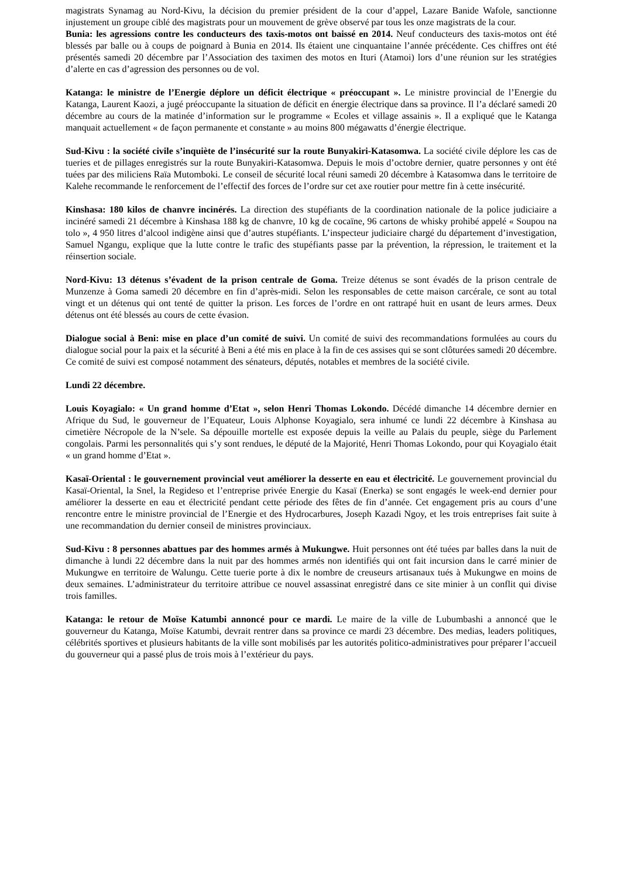magistrats Synamag au Nord-Kivu, la décision du premier président de la cour d’appel, Lazare Banide Wafole, sanctionne injustement un groupe ciblé des magistrats pour un mouvement de grève observé par tous les onze magistrats de la cour.
Bunia: les agressions contre les conducteurs des taxis-motos ont baissé en 2014. Neuf conducteurs des taxis-motos ont été blessés par balle ou à coups de poignard à Bunia en 2014. Ils étaient une cinquantaine l’année précédente. Ces chiffres ont été présentés samedi 20 décembre par l’Association des taximen des motos en Ituri (Atamoi) lors d’une réunion sur les stratégies d’alerte en cas d’agression des personnes ou de vol.
Katanga: le ministre de l’Energie déplore un déficit électrique « préoccupant ». Le ministre provincial de l’Energie du Katanga, Laurent Kaozi, a jugé préoccupante la situation de déficit en énergie électrique dans sa province. Il l’a déclaré samedi 20 décembre au cours de la matinée d’information sur le programme « Ecoles et village assainis ». Il a expliqué que le Katanga manquait actuellement « de façon permanente et constante » au moins 800 mégawatts d’énergie électrique.
Sud-Kivu : la société civile s’inquiète de l’insécurité sur la route Bunyakiri-Katasomwa. La société civile déplore les cas de tueries et de pillages enregistrés sur la route Bunyakiri-Katasomwa. Depuis le mois d’octobre dernier, quatre personnes y ont été tuées par des miliciens Raïa Mutomboki. Le conseil de sécurité local réuni samedi 20 décembre à Katasomwa dans le territoire de Kalehe recommande le renforcement de l’effectif des forces de l’ordre sur cet axe routier pour mettre fin à cette insécurité.
Kinshasa: 180 kilos de chanvre incinérés. La direction des stupéfiants de la coordination nationale de la police judiciaire a incinéré samedi 21 décembre à Kinshasa 188 kg de chanvre, 10 kg de cocaïne, 96 cartons de whisky prohibé appelé « Soupou na tolo », 4 950 litres d’alcool indigène ainsi que d’autres stupéfiants. L’inspecteur judiciaire chargé du département d’investigation, Samuel Ngangu, explique que la lutte contre le trafic des stupéfiants passe par la prévention, la répression, le traitement et la réinsertion sociale.
Nord-Kivu: 13 détenus s’évadent de la prison centrale de Goma. Treize détenus se sont évadés de la prison centrale de Munzenze à Goma samedi 20 décembre en fin d’après-midi. Selon les responsables de cette maison carcérale, ce sont au total vingt et un détenus qui ont tenté de quitter la prison. Les forces de l’ordre en ont rattrapé huit en usant de leurs armes. Deux détenus ont été blessés au cours de cette évasion.
Dialogue social à Beni: mise en place d’un comité de suivi. Un comité de suivi des recommandations formulées au cours du dialogue social pour la paix et la sécurité à Beni a été mis en place à la fin de ces assises qui se sont clôturées samedi 20 décembre. Ce comité de suivi est composé notamment des sénateurs, députés, notables et membres de la société civile.
Lundi 22 décembre.
Louis Koyagialo: « Un grand homme d’Etat », selon Henri Thomas Lokondo. Décédé dimanche 14 décembre dernier en Afrique du Sud, le gouverneur de l’Equateur, Louis Alphonse Koyagialo, sera inhumé ce lundi 22 décembre à Kinshasa au cimetière Nécropole de la N’sele. Sa dépouille mortelle est exposée depuis la veille au Palais du peuple, siège du Parlement congolais. Parmi les personnalités qui s’y sont rendues, le député de la Majorité, Henri Thomas Lokondo, pour qui Koyagialo était « un grand homme d’Etat ».
Kasaï-Oriental : le gouvernement provincial veut améliorer la desserte en eau et électricité. Le gouvernement provincial du Kasaï-Oriental, la Snel, la Regideso et l’entreprise privée Energie du Kasaï (Enerka) se sont engagés le week-end dernier pour améliorer la desserte en eau et électricité pendant cette période des fêtes de fin d’année. Cet engagement pris au cours d’une rencontre entre le ministre provincial de l’Energie et des Hydrocarbures, Joseph Kazadi Ngoy, et les trois entreprises fait suite à une recommandation du dernier conseil de ministres provinciaux.
Sud-Kivu : 8 personnes abattues par des hommes armés à Mukungwe. Huit personnes ont été tuées par balles dans la nuit de dimanche à lundi 22 décembre dans la nuit par des hommes armés non identifiés qui ont fait incursion dans le carré minier de Mukungwe en territoire de Walungu. Cette tuerie porte à dix le nombre de creuseurs artisanaux tués à Mukungwe en moins de deux semaines. L’administrateur du territoire attribue ce nouvel assassinat enregistré dans ce site minier à un conflit qui divise trois familles.
Katanga: le retour de Moïse Katumbi annoncé pour ce mardi. Le maire de la ville de Lubumbashi a annoncé que le gouverneur du Katanga, Moïse Katumbi, devrait rentrer dans sa province ce mardi 23 décembre. Des medias, leaders politiques, célébrités sportives et plusieurs habitants de la ville sont mobilisés par les autorités politico-administratives pour préparer l’accueil du gouverneur qui a passé plus de trois mois à l’extérieur du pays.